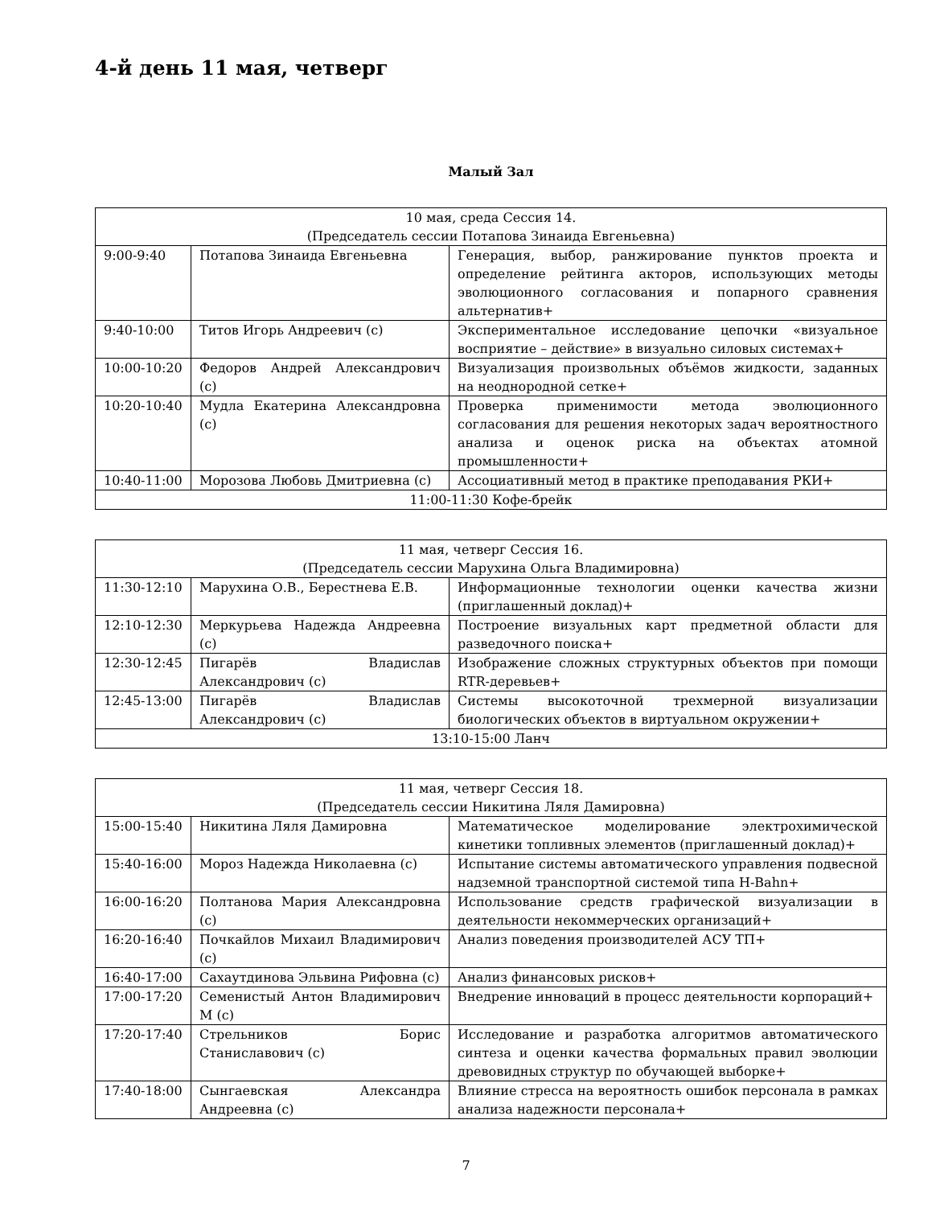4-й день 11 мая, четверг
Малый Зал
| 10 мая, среда Сессия 14. (Председатель сессии Потапова Зинаида Евгеньевна) | | |
| 9:00-9:40 | Потапова Зинаида Евгеньевна | Генерация, выбор, ранжирование пунктов проекта и определение рейтинга акторов, использующих методы эволюционного согласования и попарного сравнения альтернатив+ |
| 9:40-10:00 | Титов Игорь Андреевич (с) | Экспериментальное исследование цепочки «визуальное восприятие – действие» в визуально силовых системах+ |
| 10:00-10:20 | Федоров Андрей Александрович (с) | Визуализация произвольных объёмов жидкости, заданных на неоднородной сетке+ |
| 10:20-10:40 | Мудла Екатерина Александровна (с) | Проверка применимости метода эволюционного согласования для решения некоторых задач вероятностного анализа и оценок риска на объектах атомной промышленности+ |
| 10:40-11:00 | Морозова Любовь Дмитриевна (с) | Ассоциативный метод в практике преподавания РКИ+ |
| 11:00-11:30 Кофе-брейк | | |
| 11 мая, четверг Сессия 16. (Председатель сессии Марухина Ольга Владимировна) | | |
| 11:30-12:10 | Марухина О.В., Берестнева Е.В. | Информационные технологии оценки качества жизни (приглашенный доклад)+ |
| 12:10-12:30 | Меркурьева Надежда Андреевна (с) | Построение визуальных карт предметной области для разведочного поиска+ |
| 12:30-12:45 | Пигарёв Владислав Александрович (с) | Изображение сложных структурных объектов при помощи RTR-деревьев+ |
| 12:45-13:00 | Пигарёв Владислав Александрович (с) | Системы высокоточной трехмерной визуализации биологических объектов в виртуальном окружении+ |
| 13:10-15:00 Ланч | | |
| 11 мая, четверг Сессия 18. (Председатель сессии Никитина Ляля Дамировна) | | |
| 15:00-15:40 | Никитина Ляля Дамировна | Математическое моделирование электрохимической кинетики топливных элементов (приглашенный доклад)+ |
| 15:40-16:00 | Мороз Надежда Николаевна (с) | Испытание системы автоматического управления подвесной надземной транспортной системой типа H-Bahn+ |
| 16:00-16:20 | Полтанова Мария Александровна (с) | Использование средств графической визуализации в деятельности некоммерческих организаций+ |
| 16:20-16:40 | Почкайлов Михаил Владимирович (с) | Анализ поведения производителей АСУ ТП+ |
| 16:40-17:00 | Сахаутдинова Эльвина Рифовна (с) | Анализ финансовых рисков+ |
| 17:00-17:20 | Семенистый Антон Владимирович М (с) | Внедрение инноваций в процесс деятельности корпораций+ |
| 17:20-17:40 | Стрельников Борис Станиславович (с) | Исследование и разработка алгоритмов автоматического синтеза и оценки качества формальных правил эволюции древовидных структур по обучающей выборке+ |
| 17:40-18:00 | Сынгаевская Александра Андреевна (с) | Влияние стресса на вероятность ошибок персонала в рамках анализа надежности персонала+ |
7